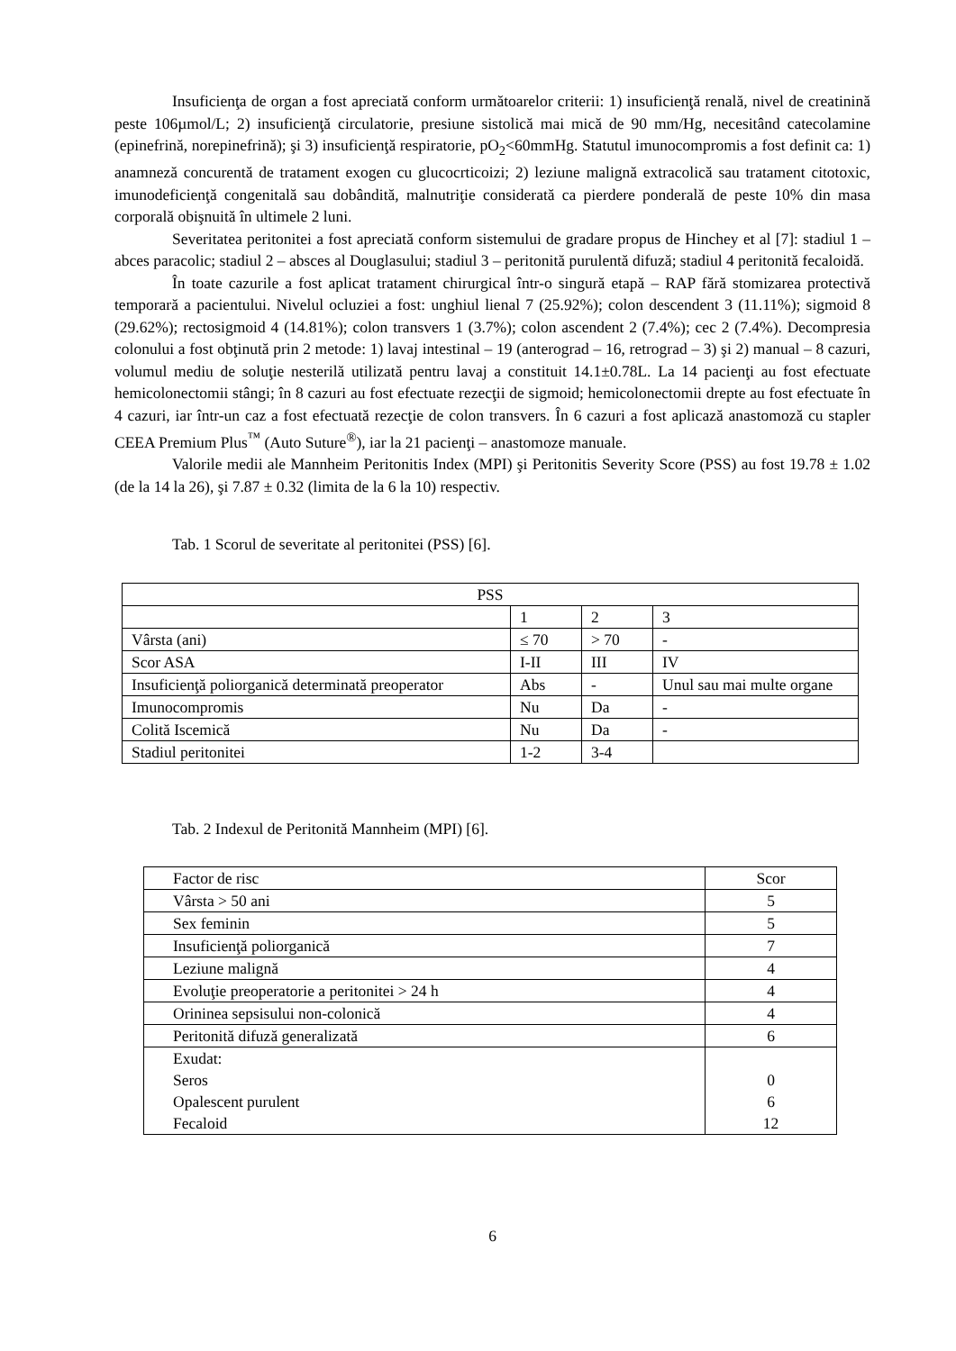Insuficienţa de organ a fost apreciată conform următoarelor criterii: 1) insuficienţă renală, nivel de creatinină peste 106µmol/L; 2) insuficienţă circulatorie, presiune sistolică mai mică de 90 mm/Hg, necesitând catecolamine (epinefrină, norepinefrină); şi 3) insuficienţă respiratorie, pO<sub>2</sub><60mmHg. Statutul imunocompromis a fost definit ca: 1) anamneză concurentă de tratament exogen cu glucocrticoizi; 2) leziune malignă extracolică sau tratament citotoxic, imunodeficienţă congenitală sau dobândită, malnutriţie considerată ca pierdere ponderală de peste 10% din masa corporală obişnuită în ultimele 2 luni.
Severitatea peritonitei a fost apreciată conform sistemului de gradare propus de Hinchey et al [7]: stadiul 1 – abces paracolic; stadiul 2 – absces al Douglasului; stadiul 3 – peritonită purulentă difuză; stadiul 4 peritonită fecaloidă.
În toate cazurile a fost aplicat tratament chirurgical într-o singură etapă – RAP fără stomizarea protectivă temporară a pacientului. Nivelul ocluziei a fost: unghiul lienal 7 (25.92%); colon descendent 3 (11.11%); sigmoid 8 (29.62%); rectosigmoid 4 (14.81%); colon transvers 1 (3.7%); colon ascendent 2 (7.4%); cec 2 (7.4%). Decompresia colonului a fost obţinută prin 2 metode: 1) lavaj intestinal – 19 (anterograd – 16, retrograd – 3) şi 2) manual – 8 cazuri, volumul mediu de soluţie nesterilă utilizată pentru lavaj a constituit 14.1±0.78L. La 14 pacienţi au fost efectuate hemicolonectomii stângi; în 8 cazuri au fost efectuate rezecţii de sigmoid; hemicolonectomii drepte au fost efectuate în 4 cazuri, iar într-un caz a fost efectuată rezecţie de colon transvers. În 6 cazuri a fost aplicază anastomoză cu stapler CEEA Premium Plus<sup>™</sup> (Auto Suture<sup>®</sup>), iar la 21 pacienţi – anastomoze manuale.
Valorile medii ale Mannheim Peritonitis Index (MPI) şi Peritonitis Severity Score (PSS) au fost 19.78 ± 1.02 (de la 14 la 26), şi 7.87 ± 0.32 (limita de la 6 la 10) respectiv.
Tab. 1 Scorul de severitate al peritonitei (PSS) [6].
| PSS | | | |
| | 1 | 2 | 3 |
| Vârsta (ani) | ≤ 70 | > 70 | - |
| Scor ASA | I-II | III | IV |
| Insuficienţă poliorganică determinată preoperator | Abs | - | Unul sau mai multe organe |
| Imunocompromis | Nu | Da | - |
| Colită Iscemică | Nu | Da | - |
| Stadiul peritonitei | 1-2 | 3-4 | |
Tab. 2 Indexul de Peritonită Mannheim (MPI) [6].
| Factor de risc | Scor |
| Vârsta > 50 ani | 5 |
| Sex feminin | 5 |
| Insuficienţă poliorganică | 7 |
| Leziune malignă | 4 |
| Evoluţie preoperatorie a peritonitei > 24 h | 4 |
| Orininea sepsisului non-colonică | 4 |
| Peritonită difuză generalizată | 6 |
| Exudat: Seros Opalescent purulent Fecaloid | 0 6 12 |
6